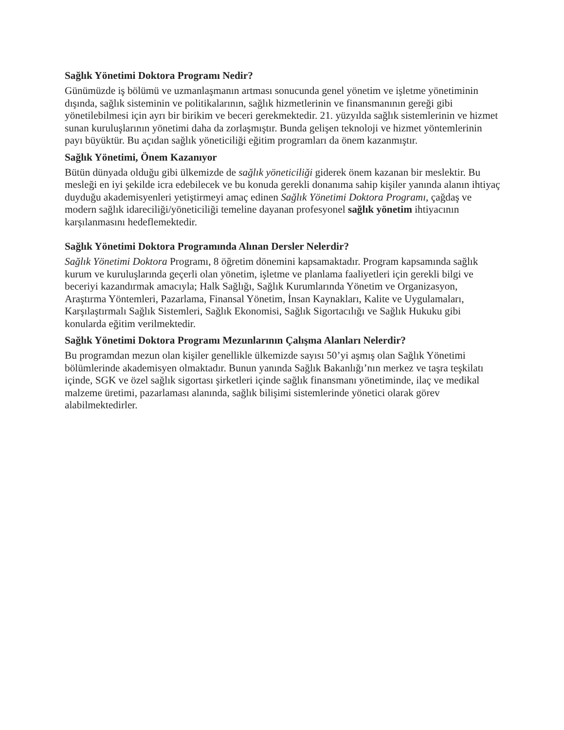Sağlık Yönetimi Doktora Programı Nedir?
Günümüzde iş bölümü ve uzmanlaşmanın artması sonucunda genel yönetim ve işletme yönetiminin dışında, sağlık sisteminin ve politikalarının, sağlık hizmetlerinin ve finansmanının gereği gibi yönetilebilmesi için ayrı bir birikim ve beceri gerekmektedir. 21. yüzyılda sağlık sistemlerinin ve hizmet sunan kuruluşlarının yönetimi daha da zorlaşmıştır. Bunda gelişen teknoloji ve hizmet yöntemlerinin payı büyüktür. Bu açıdan sağlık yöneticiliği eğitim programları da önem kazanmıştır.
Sağlık Yönetimi, Önem Kazanıyor
Bütün dünyada olduğu gibi ülkemizde de sağlık yöneticiliği giderek önem kazanan bir meslektir. Bu mesleği en iyi şekilde icra edebilecek ve bu konuda gerekli donanıma sahip kişiler yanında alanın ihtiyaç duyduğu akademisyenleri yetiştirmeyi amaç edinen Sağlık Yönetimi Doktora Programı, çağdaş ve modern sağlık idareciliği/yöneticiliği temeline dayanan profesyonel sağlık yönetim ihtiyacının karşılanmasını hedeflemektedir.
Sağlık Yönetimi Doktora Programında Alınan Dersler Nelerdir?
Sağlık Yönetimi Doktora Programı, 8 öğretim dönemini kapsamaktadır. Program kapsamında sağlık kurum ve kuruluşlarında geçerli olan yönetim, işletme ve planlama faaliyetleri için gerekli bilgi ve beceriyi kazandırmak amacıyla; Halk Sağlığı, Sağlık Kurumlarında Yönetim ve Organizasyon, Araştırma Yöntemleri, Pazarlama, Finansal Yönetim, İnsan Kaynakları, Kalite ve Uygulamaları, Karşılaştırmalı Sağlık Sistemleri, Sağlık Ekonomisi, Sağlık Sigortacılığı ve Sağlık Hukuku gibi konularda eğitim verilmektedir.
Sağlık Yönetimi Doktora Programı Mezunlarının Çalışma Alanları Nelerdir?
Bu programdan mezun olan kişiler genellikle ülkemizde sayısı 50’yi aşmış olan Sağlık Yönetimi bölümlerinde akademisyen olmaktadır. Bunun yanında Sağlık Bakanlığı’nın merkez ve taşra teşkilatı içinde, SGK ve özel sağlık sigortası şirketleri içinde sağlık finansmanı yönetiminde, ilaç ve medikal malzeme üretimi, pazarlaması alanında, sağlık bilişimi sistemlerinde yönetici olarak görev alabilmektedirler.